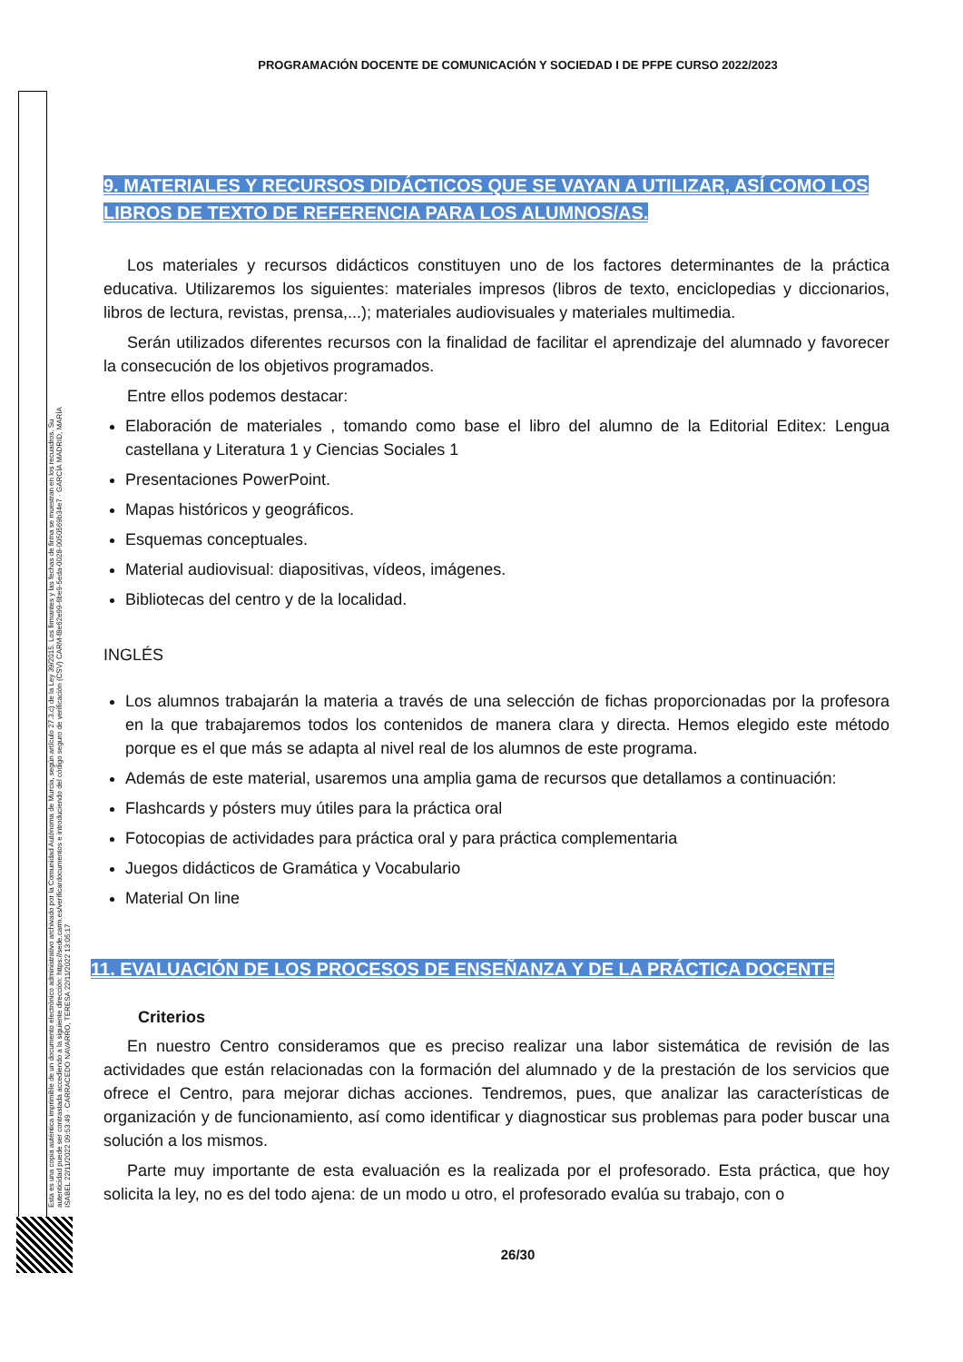Esta es una copia auténtica imprimible de un documento electrónico administrativo archivado por la Comunidad Autónoma de Murcia, según artículo 27.3.c) de la Ley 39/2015. Los firmantes y las fechas de firma se muestran en los recuadros. Su autenticidad puede ser contrastada accediendo a la siguiente dirección: https://sede.carm.es/verificardocumentos e introduciendo del código seguro de verificación (CSV) CARM-f8e62e99-6be9-5eda-0028-0050569b34e7 · GARCÍA MADRID, MARÍA ISABEL 22/11/2022 09:53:49 · CARRACEDO NAVARRO, TERESA 22/11/2022 13:05:17
PROGRAMACIÓN DOCENTE DE COMUNICACIÓN Y SOCIEDAD I DE PFPE CURSO 2022/2023
9. MATERIALES Y RECURSOS DIDÁCTICOS QUE SE VAYAN A UTILIZAR, ASÍ COMO LOS LIBROS DE TEXTO DE REFERENCIA PARA LOS ALUMNOS/AS.
Los materiales y recursos didácticos constituyen uno de los factores determinantes de la práctica educativa. Utilizaremos los siguientes: materiales impresos (libros de texto, enciclopedias y diccionarios, libros de lectura, revistas, prensa,...); materiales audiovisuales y materiales multimedia.
Serán utilizados diferentes recursos con la finalidad de facilitar el aprendizaje del alumnado y favorecer la consecución de los objetivos programados.
Entre ellos podemos destacar:
Elaboración de materiales , tomando como base el libro del alumno de la Editorial Editex: Lengua castellana y Literatura 1 y Ciencias Sociales 1
Presentaciones PowerPoint.
Mapas históricos y geográficos.
Esquemas conceptuales.
Material audiovisual: diapositivas, vídeos, imágenes.
Bibliotecas del centro y de la localidad.
INGLÉS
Los alumnos trabajarán la materia a través de una selección de fichas proporcionadas por la profesora en la que trabajaremos todos los contenidos de manera clara y directa. Hemos elegido este método porque es el que más se adapta al nivel real de los alumnos de este programa.
Además de este material, usaremos una amplia gama de recursos que detallamos a continuación:
Flashcards y pósters muy útiles para la práctica oral
Fotocopias de actividades para práctica oral y para práctica complementaria
Juegos didácticos de Gramática y Vocabulario
Material On line
11. EVALUACIÓN DE LOS PROCESOS DE ENSEÑANZA Y DE LA PRÁCTICA DOCENTE
Criterios
En nuestro Centro consideramos que es preciso realizar una labor sistemática de revisión de las actividades que están relacionadas con la formación del alumnado y de la prestación de los servicios que ofrece el Centro, para mejorar dichas acciones. Tendremos, pues, que analizar las características de organización y de funcionamiento, así como identificar y diagnosticar sus problemas para poder buscar una solución a los mismos.
Parte muy importante de esta evaluación es la realizada por el profesorado. Esta práctica, que hoy solicita la ley, no es del todo ajena: de un modo u otro, el profesorado evalúa su trabajo, con o
26/30